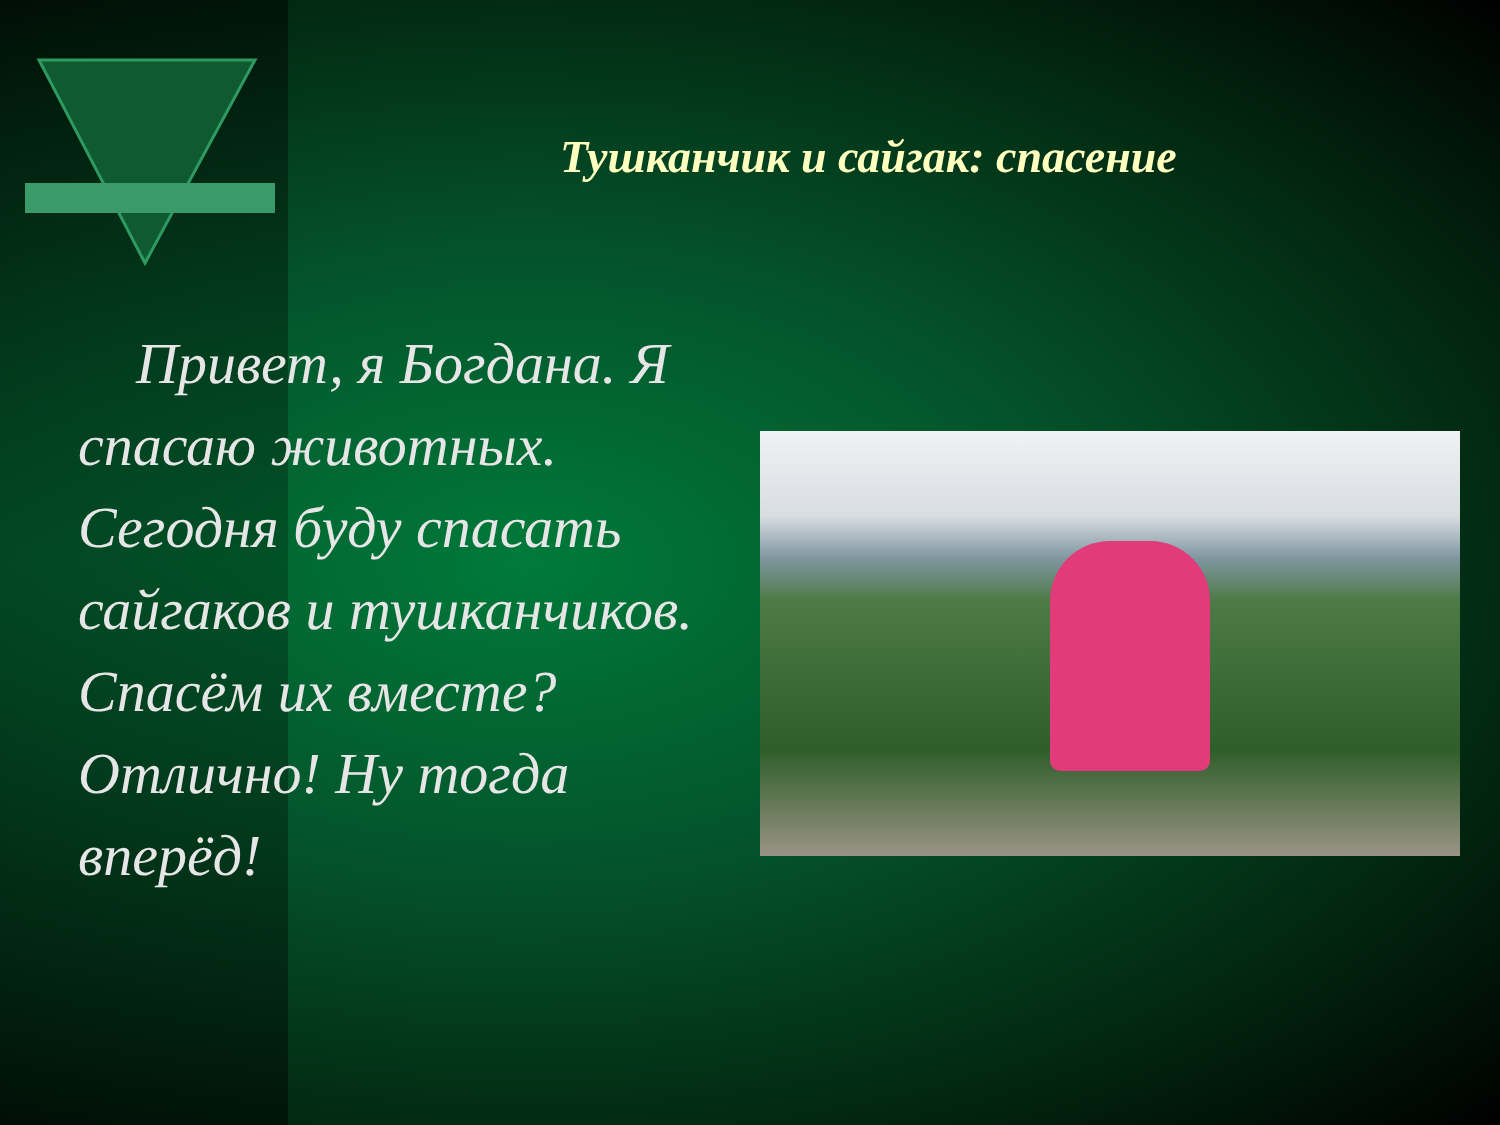Тушканчик и сайгак: спасение
Привет, я Богдана. Я спасаю животных. Сегодня буду спасать сайгаков и тушканчиков. Спасём их вместе? Отлично! Ну тогда вперёд!